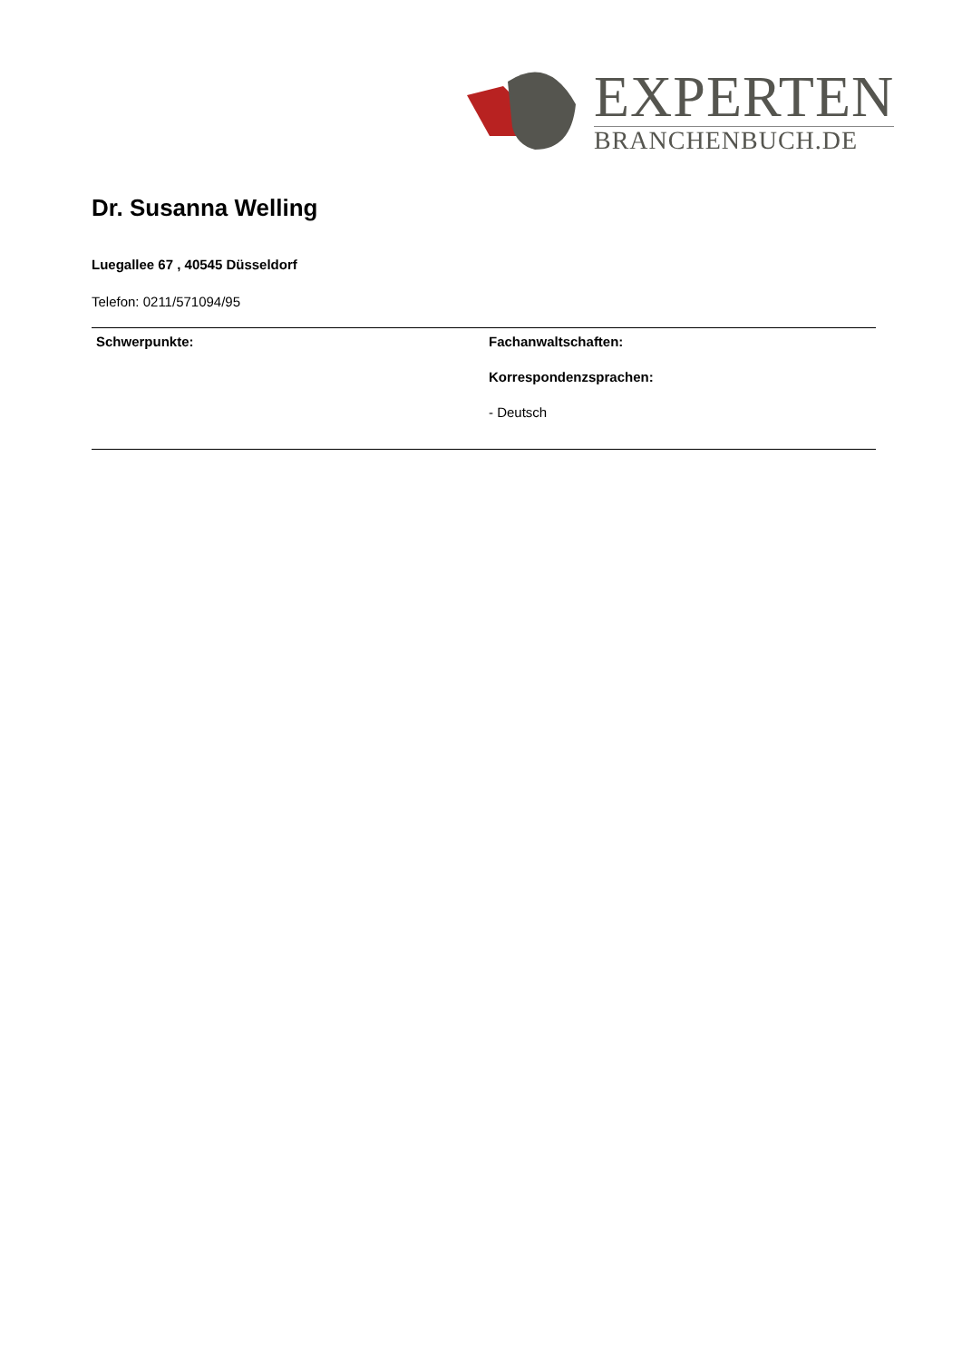EXPERTEN
BRANCHENBUCH.DE
Dr. Susanna Welling
Luegallee 67 , 40545 Düsseldorf
Telefon: 0211/571094/95
Schwerpunkte: Fachanwaltschaften:
Korrespondenzsprachen:
- Deutsch